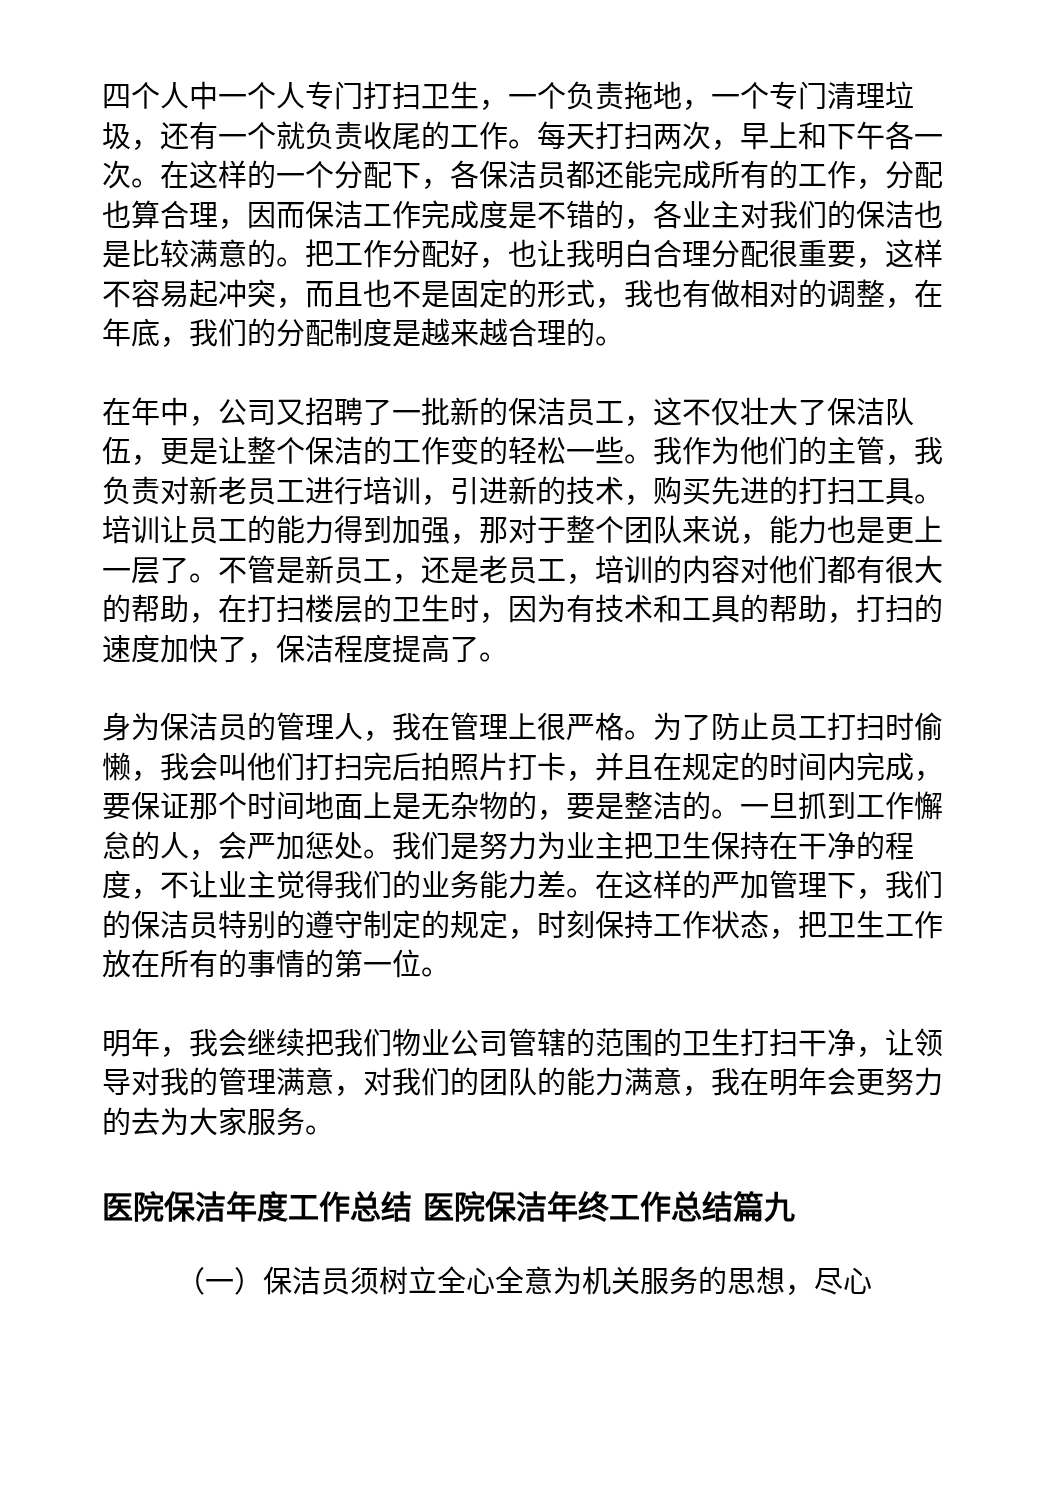四个人中一个人专门打扫卫生，一个负责拖地，一个专门清理垃圾，还有一个就负责收尾的工作。每天打扫两次，早上和下午各一次。在这样的一个分配下，各保洁员都还能完成所有的工作，分配也算合理，因而保洁工作完成度是不错的，各业主对我们的保洁也是比较满意的。把工作分配好，也让我明白合理分配很重要，这样不容易起冲突，而且也不是固定的形式，我也有做相对的调整，在年底，我们的分配制度是越来越合理的。
在年中，公司又招聘了一批新的保洁员工，这不仅壮大了保洁队伍，更是让整个保洁的工作变的轻松一些。我作为他们的主管，我负责对新老员工进行培训，引进新的技术，购买先进的打扫工具。培训让员工的能力得到加强，那对于整个团队来说，能力也是更上一层了。不管是新员工，还是老员工，培训的内容对他们都有很大的帮助，在打扫楼层的卫生时，因为有技术和工具的帮助，打扫的速度加快了，保洁程度提高了。
身为保洁员的管理人，我在管理上很严格。为了防止员工打扫时偷懒，我会叫他们打扫完后拍照片打卡，并且在规定的时间内完成，要保证那个时间地面上是无杂物的，要是整洁的。一旦抓到工作懈怠的人，会严加惩处。我们是努力为业主把卫生保持在干净的程度，不让业主觉得我们的业务能力差。在这样的严加管理下，我们的保洁员特别的遵守制定的规定，时刻保持工作状态，把卫生工作放在所有的事情的第一位。
明年，我会继续把我们物业公司管辖的范围的卫生打扫干净，让领导对我的管理满意，对我们的团队的能力满意，我在明年会更努力的去为大家服务。
医院保洁年度工作总结 医院保洁年终工作总结篇九
（一）保洁员须树立全心全意为机关服务的思想，尽心